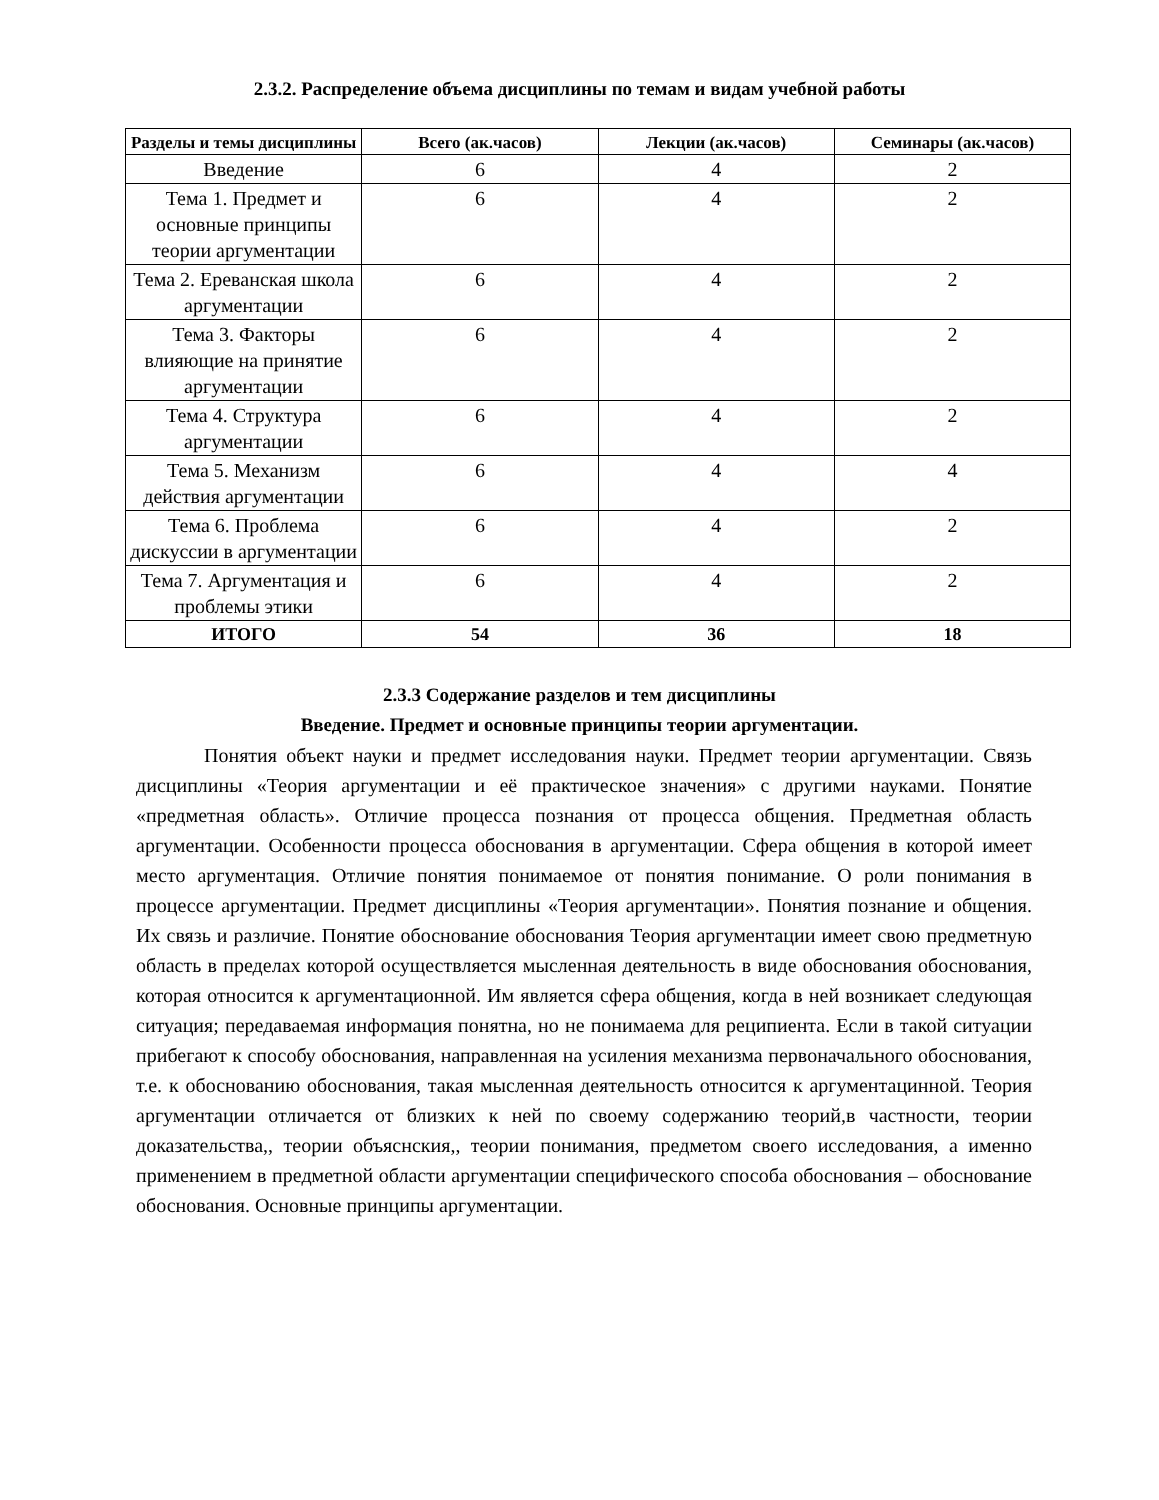2.3.2. Распределение объема дисциплины по темам и видам учебной работы
| Разделы и темы дисциплины | Всего (ак.часов) | Лекции (ак.часов) | Семинары (ак.часов) |
| --- | --- | --- | --- |
| Введение | 6 | 4 | 2 |
| Тема 1. Предмет и основные принципы теории аргументации | 6 | 4 | 2 |
| Тема 2. Ереванская школа аргументации | 6 | 4 | 2 |
| Тема 3. Факторы влияющие на принятие аргументации | 6 | 4 | 2 |
| Тема 4. Структура аргументации | 6 | 4 | 2 |
| Тема 5. Механизм действия аргументации | 6 | 4 | 4 |
| Тема 6. Проблема дискуссии в аргументации | 6 | 4 | 2 |
| Тема 7. Аргументация и проблемы этики | 6 | 4 | 2 |
| ИТОГО | 54 | 36 | 18 |
2.3.3 Содержание разделов и тем дисциплины
Введение. Предмет и основные принципы теории аргументации.
Понятия объект науки и предмет исследования науки. Предмет теории аргументации. Связь дисциплины «Теория аргументации и её практическое значения» с другими науками. Понятие «предметная область». Отличие процесса познания от процесса общения. Предметная область аргументации. Особенности процесса обоснования в аргументации. Сфера общения в которой имеет место аргументация. Отличие понятия понимаемое от понятия понимание. О роли понимания в процессе аргументации. Предмет дисциплины «Теория аргументации». Понятия познание и общения. Их связь и различие. Понятие обоснование обоснования Теория аргументации имеет свою предметную область в пределах которой осуществляется мысленная деятельность в виде обоснования обоснования, которая относится к аргументационной. Им является сфера общения, когда в ней возникает следующая ситуация; передаваемая информация понятна, но не понимаема для реципиента. Если в такой ситуации прибегают к способу обоснования, направленная на усиления механизма первоначального обоснования, т.е. к обоснованию обоснования, такая мысленная деятельность относится к аргументацинной. Теория аргументации отличается от близких к ней по своему содержанию теорий,в частности, теории доказательства,, теории объяснския,, теории понимания, предметом своего исследования, а именно применением в предметной области аргументации специфического способа обоснования – обоснование обоснования. Основные принципы аргументации.